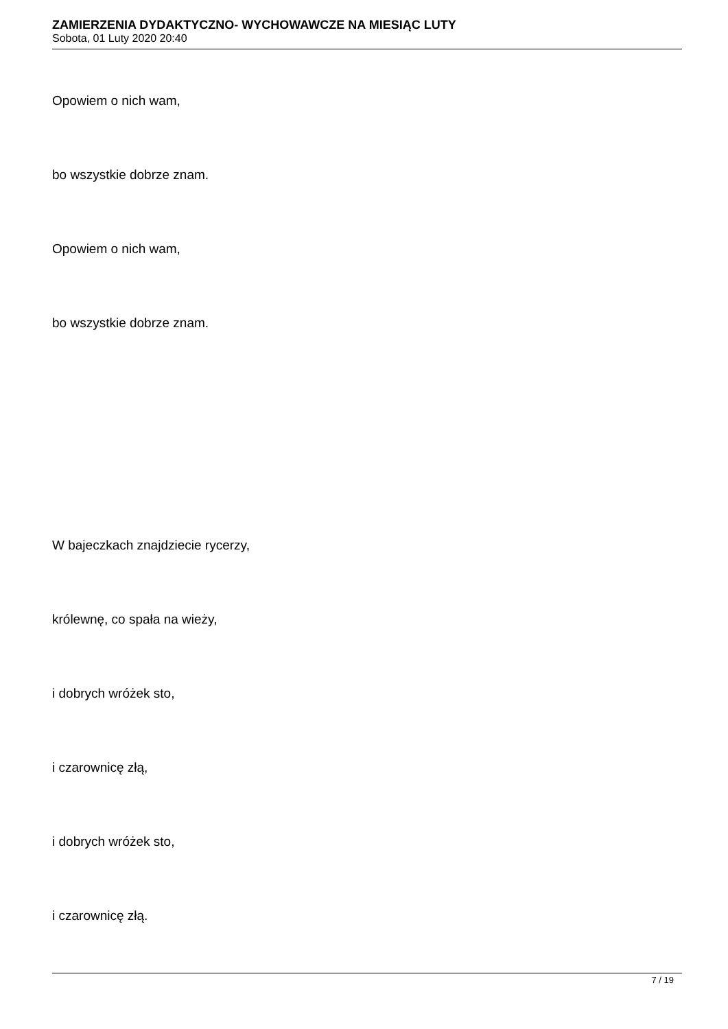ZAMIERZENIA DYDAKTYCZNO- WYCHOWAWCZE NA MIESIĄC LUTY
Sobota, 01 Luty 2020 20:40
Opowiem o nich wam,
bo wszystkie dobrze znam.
Opowiem o nich wam,
bo wszystkie dobrze znam.
W bajeczkach znajdziecie rycerzy,
królewnę, co spała na wieży,
i dobrych wróżek sto,
i czarownicę złą,
i dobrych wróżek sto,
i czarownicę złą.
7 / 19